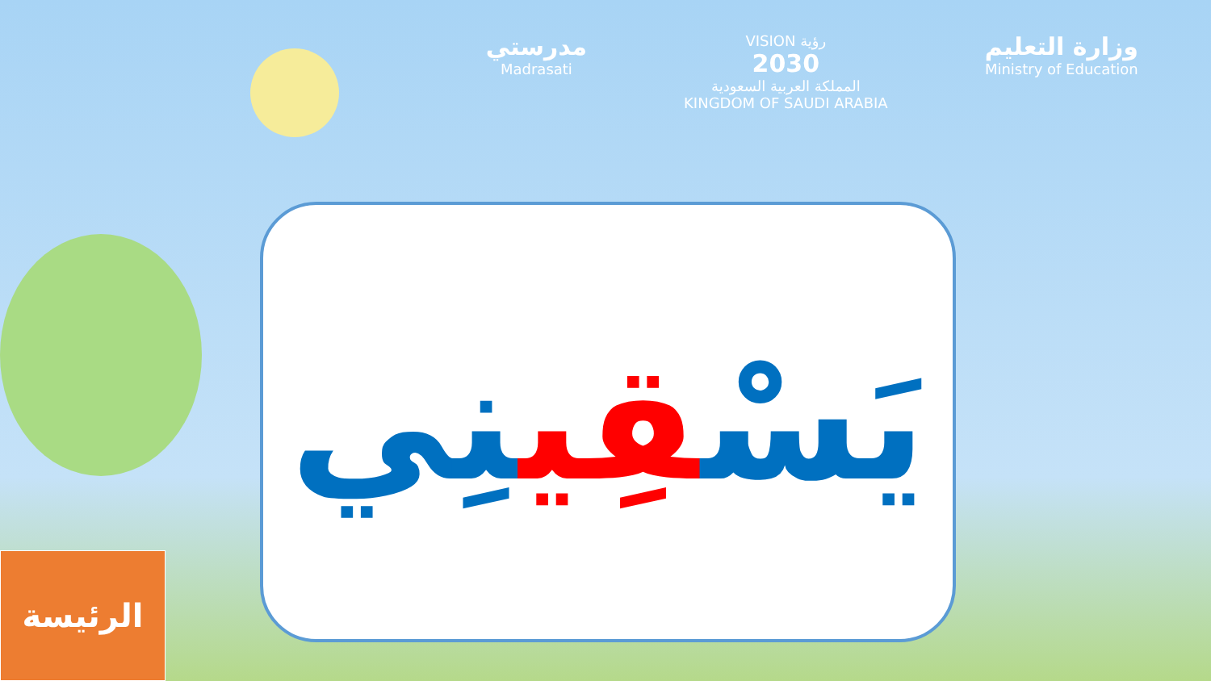مدرستي
Madrasati
VISION رؤية
2030
المملكة العربية السعودية
KINGDOM OF SAUDI ARABIA
وزارة التعليم
Ministry of Education
يَسْقِينِي
الرئيسة